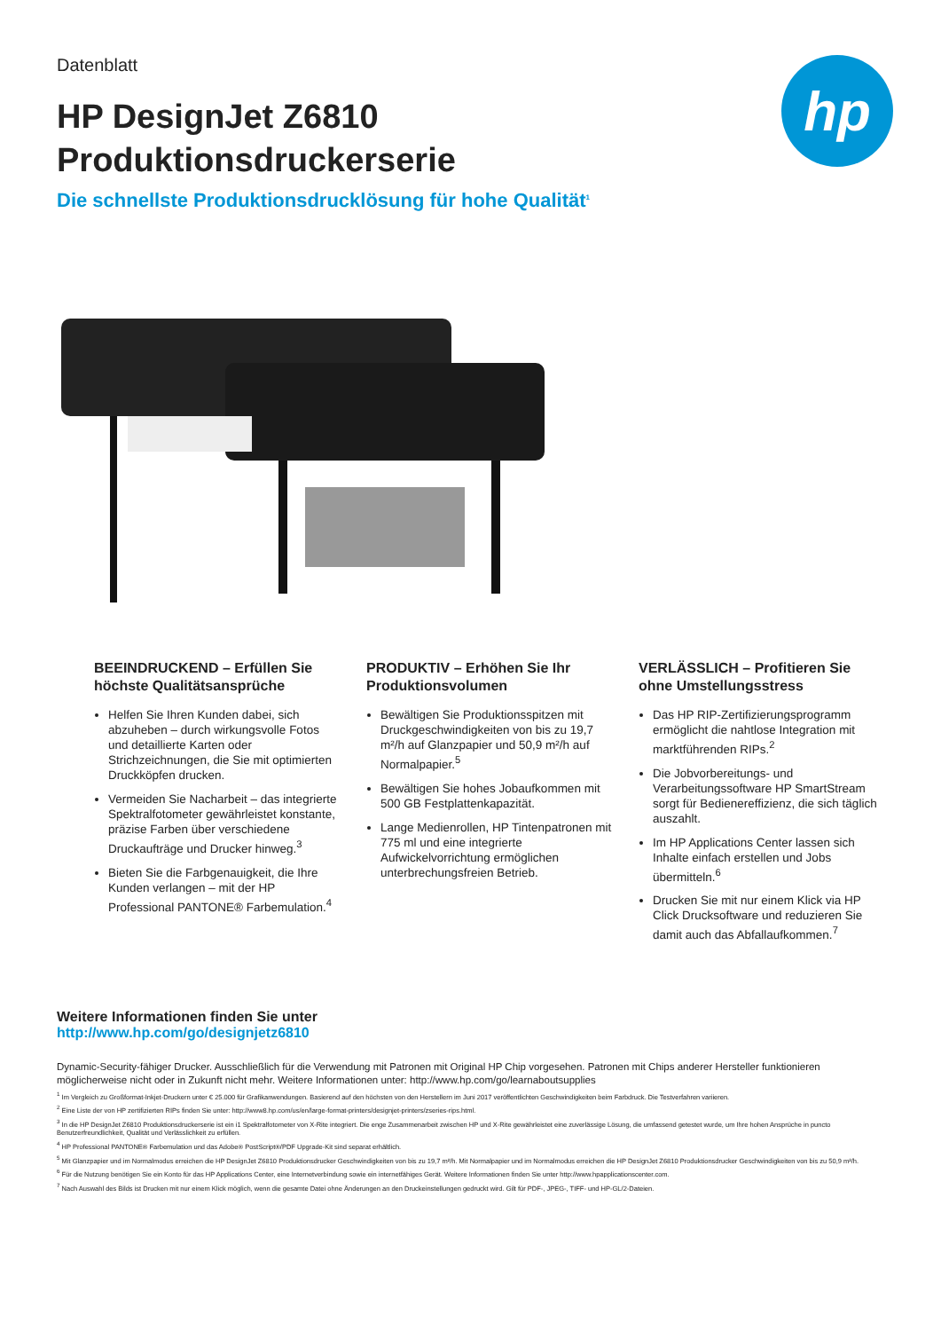Datenblatt
HP DesignJet Z6810
Produktionsdruckerserie
Die schnellste Produktionsdrucklösung für hohe Qualität<sup>1</sup>
hp
BEEINDRUCKEND – Erfüllen Sie höchste Qualitätsansprüche
Helfen Sie Ihren Kunden dabei, sich abzuheben – durch wirkungsvolle Fotos und detaillierte Karten oder Strichzeichnungen, die Sie mit optimierten Druckköpfen drucken.
Vermeiden Sie Nacharbeit – das integrierte Spektralfotometer gewährleistet konstante, präzise Farben über verschiedene Druckaufträge und Drucker hinweg.<sup>3</sup>
Bieten Sie die Farbgenauigkeit, die Ihre Kunden verlangen – mit der HP Professional PANTONE® Farbemulation.<sup>4</sup>
PRODUKTIV – Erhöhen Sie Ihr Produktionsvolumen
Bewältigen Sie Produktionsspitzen mit Druckgeschwindigkeiten von bis zu 19,7 m²/h auf Glanzpapier und 50,9 m²/h auf Normalpapier.<sup>5</sup>
Bewältigen Sie hohes Jobaufkommen mit 500 GB Festplattenkapazität.
Lange Medienrollen, HP Tintenpatronen mit 775 ml und eine integrierte Aufwickelvorrichtung ermöglichen unterbrechungsfreien Betrieb.
VERLÄSSLICH – Profitieren Sie ohne Umstellungsstress
Das HP RIP-Zertifizierungsprogramm ermöglicht die nahtlose Integration mit marktführenden RIPs.<sup>2</sup>
Die Jobvorbereitungs- und Verarbeitungssoftware HP SmartStream sorgt für Bedienereffizienz, die sich täglich auszahlt.
Im HP Applications Center lassen sich Inhalte einfach erstellen und Jobs übermitteln.<sup>6</sup>
Drucken Sie mit nur einem Klick via HP Click Drucksoftware und reduzieren Sie damit auch das Abfallaufkommen.<sup>7</sup>
Weitere Informationen finden Sie unter
http://www.hp.com/go/designjetz6810
Dynamic-Security-fähiger Drucker. Ausschließlich für die Verwendung mit Patronen mit Original HP Chip vorgesehen. Patronen mit Chips anderer Hersteller funktionieren möglicherweise nicht oder in Zukunft nicht mehr. Weitere Informationen unter: http://www.hp.com/go/learnaboutsupplies
<sup>1</sup> Im Vergleich zu Großformat-Inkjet-Druckern unter € 25.000 für Grafikanwendungen. Basierend auf den höchsten von den Herstellern im Juni 2017 veröffentlichten Geschwindigkeiten beim Farbdruck. Die Testverfahren variieren.
<sup>2</sup> Eine Liste der von HP zertifizierten RIPs finden Sie unter: http://www8.hp.com/us/en/large-format-printers/designjet-printers/zseries-rips.html.
<sup>3</sup> In die HP DesignJet Z6810 Produktionsdruckerserie ist ein i1 Spektralfotometer von X-Rite integriert. Die enge Zusammenarbeit zwischen HP und X-Rite gewährleistet eine zuverlässige Lösung, die umfassend getestet wurde, um Ihre hohen Ansprüche in puncto Benutzerfreundlichkeit, Qualität und Verlässlichkeit zu erfüllen.
<sup>4</sup> HP Professional PANTONE® Farbemulation und das Adobe® PostScript®/PDF Upgrade-Kit sind separat erhältlich.
<sup>5</sup> Mit Glanzpapier und im Normalmodus erreichen die HP DesignJet Z6810 Produktionsdrucker Geschwindigkeiten von bis zu 19,7 m²/h. Mit Normalpapier und im Normalmodus erreichen die HP DesignJet Z6810 Produktionsdrucker Geschwindigkeiten von bis zu 50,9 m²/h.
<sup>6</sup> Für die Nutzung benötigen Sie ein Konto für das HP Applications Center, eine Internetverbindung sowie ein internetfähiges Gerät. Weitere Informationen finden Sie unter http://www.hpapplicationscenter.com.
<sup>7</sup> Nach Auswahl des Bilds ist Drucken mit nur einem Klick möglich, wenn die gesamte Datei ohne Änderungen an den Druckeinstellungen gedruckt wird. Gilt für PDF-, JPEG-, TIFF- und HP-GL/2-Dateien.